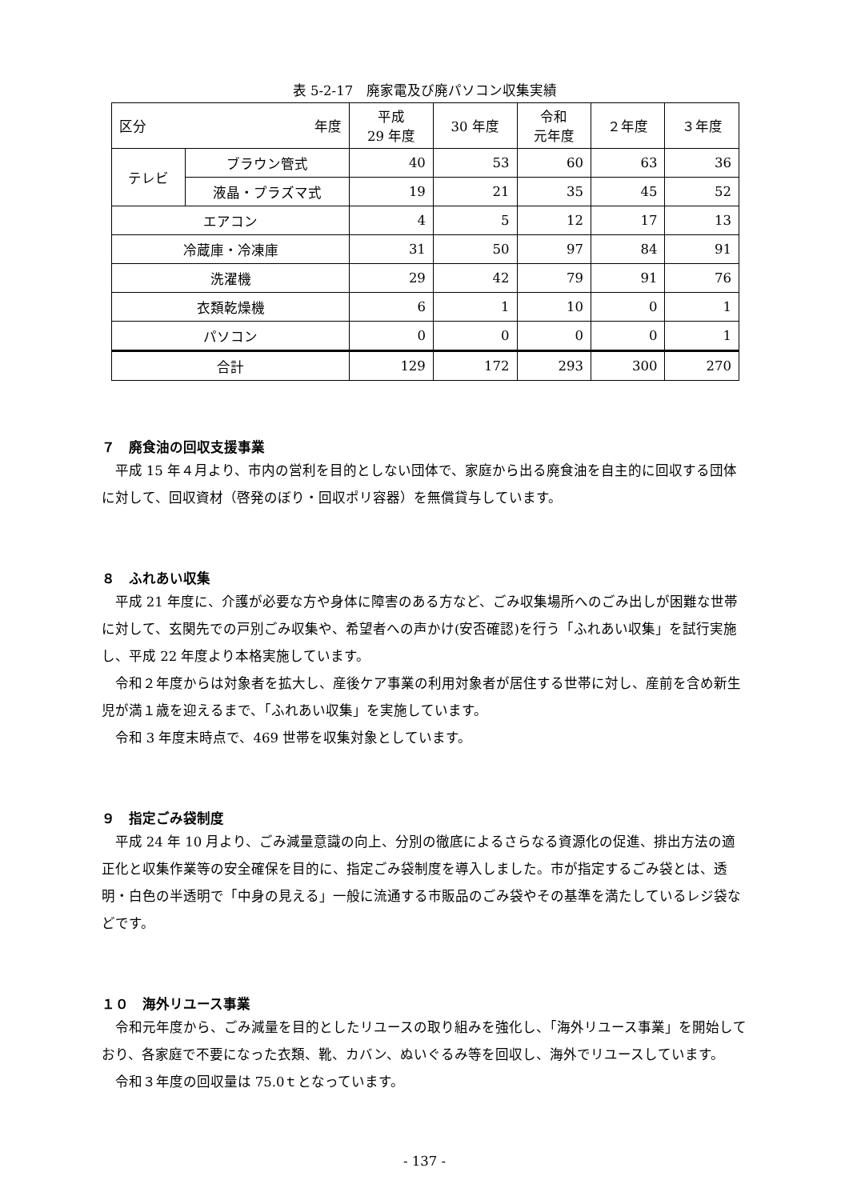表 5-2-17　廃家電及び廃パソコン収集実績
| 区分 年度 | | 平成 29 年度 | 30 年度 | 令和 元年度 | ２年度 | ３年度 |
| --- | --- | --- | --- | --- | --- | --- |
| テレビ | ブラウン管式 | 40 | 53 | 60 | 63 | 36 |
| | 液晶・プラズマ式 | 19 | 21 | 35 | 45 | 52 |
| エアコン | | 4 | 5 | 12 | 17 | 13 |
| 冷蔵庫・冷凍庫 | | 31 | 50 | 97 | 84 | 91 |
| 洗濯機 | | 29 | 42 | 79 | 91 | 76 |
| 衣類乾燥機 | | 6 | 1 | 10 | 0 | 1 |
| パソコン | | 0 | 0 | 0 | 0 | 1 |
| 合計 | | 129 | 172 | 293 | 300 | 270 |
７　廃食油の回収支援事業
平成 15 年４月より、市内の営利を目的としない団体で、家庭から出る廃食油を自主的に回収する団体に対して、回収資材（啓発のぼり・回収ポリ容器）を無償貸与しています。
８　ふれあい収集
平成 21 年度に、介護が必要な方や身体に障害のある方など、ごみ収集場所へのごみ出しが困難な世帯に対して、玄関先での戸別ごみ収集や、希望者への声かけ(安否確認)を行う「ふれあい収集」を試行実施し、平成 22 年度より本格実施しています。
令和２年度からは対象者を拡大し、産後ケア事業の利用対象者が居住する世帯に対し、産前を含め新生児が満１歳を迎えるまで、「ふれあい収集」を実施しています。
令和 3 年度末時点で、469 世帯を収集対象としています。
９　指定ごみ袋制度
平成 24 年 10 月より、ごみ減量意識の向上、分別の徹底によるさらなる資源化の促進、排出方法の適正化と収集作業等の安全確保を目的に、指定ごみ袋制度を導入しました。市が指定するごみ袋とは、透明・白色の半透明で「中身の見える」一般に流通する市販品のごみ袋やその基準を満たしているレジ袋などです。
１０　海外リユース事業
令和元年度から、ごみ減量を目的としたリユースの取り組みを強化し、「海外リユース事業」を開始しており、各家庭で不要になった衣類、靴、カバン、ぬいぐるみ等を回収し、海外でリユースしています。
令和３年度の回収量は 75.0ｔとなっています。
- 137 -